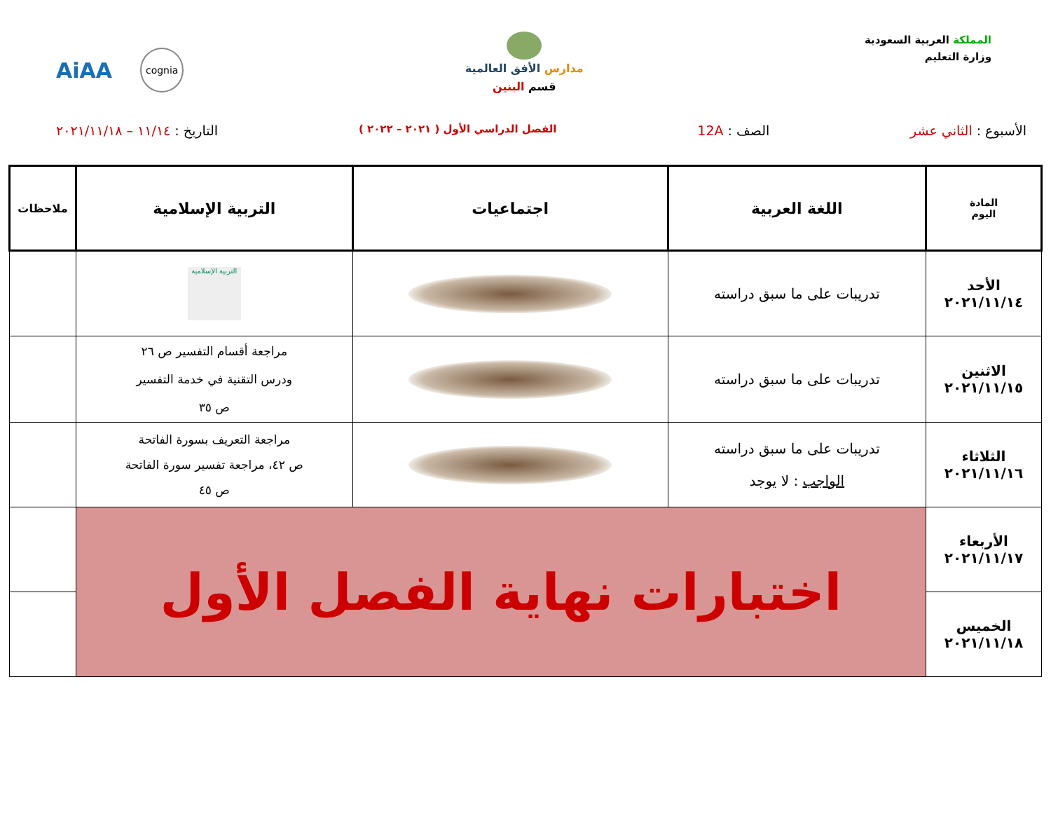المملكة العربية السعودية
وزارة التعليم
مدارس الأفق العالمية
قسم البنين
AiAA cognia
الأسبوع : الثاني عشر الصف : 12A
الفصل الدراسي الأول ( ٢٠٢١ – ٢٠٢٢ )
التاريخ : ١١/١٤ – ٢٠٢١/١١/١٨
| المادة اليوم | اللغة العربية | اجتماعيات | التربية الإسلامية | ملاحظات |
| --- | --- | --- | --- | --- |
| الأحد ٢٠٢١/١١/١٤ | تدريبات على ما سبق دراسته | | التربية الإسلامية | |
| الاثنين ٢٠٢١/١١/١٥ | تدريبات على ما سبق دراسته | | مراجعة أقسام التفسير ص ٢٦ ودرس التقنية في خدمة التفسير ص ٣٥ | |
| الثلاثاء ٢٠٢١/١١/١٦ | تدريبات على ما سبق دراسته الواجب : لا يوجد | | مراجعة التعريف بسورة الفاتحة ص ٤٢، مراجعة تفسير سورة الفاتحة ص ٤٥ | |
| الأربعاء ٢٠٢١/١١/١٧ | اختبارات نهاية الفصل الأول | | | |
| الخميس ٢٠٢١/١١/١٨ | | | | |